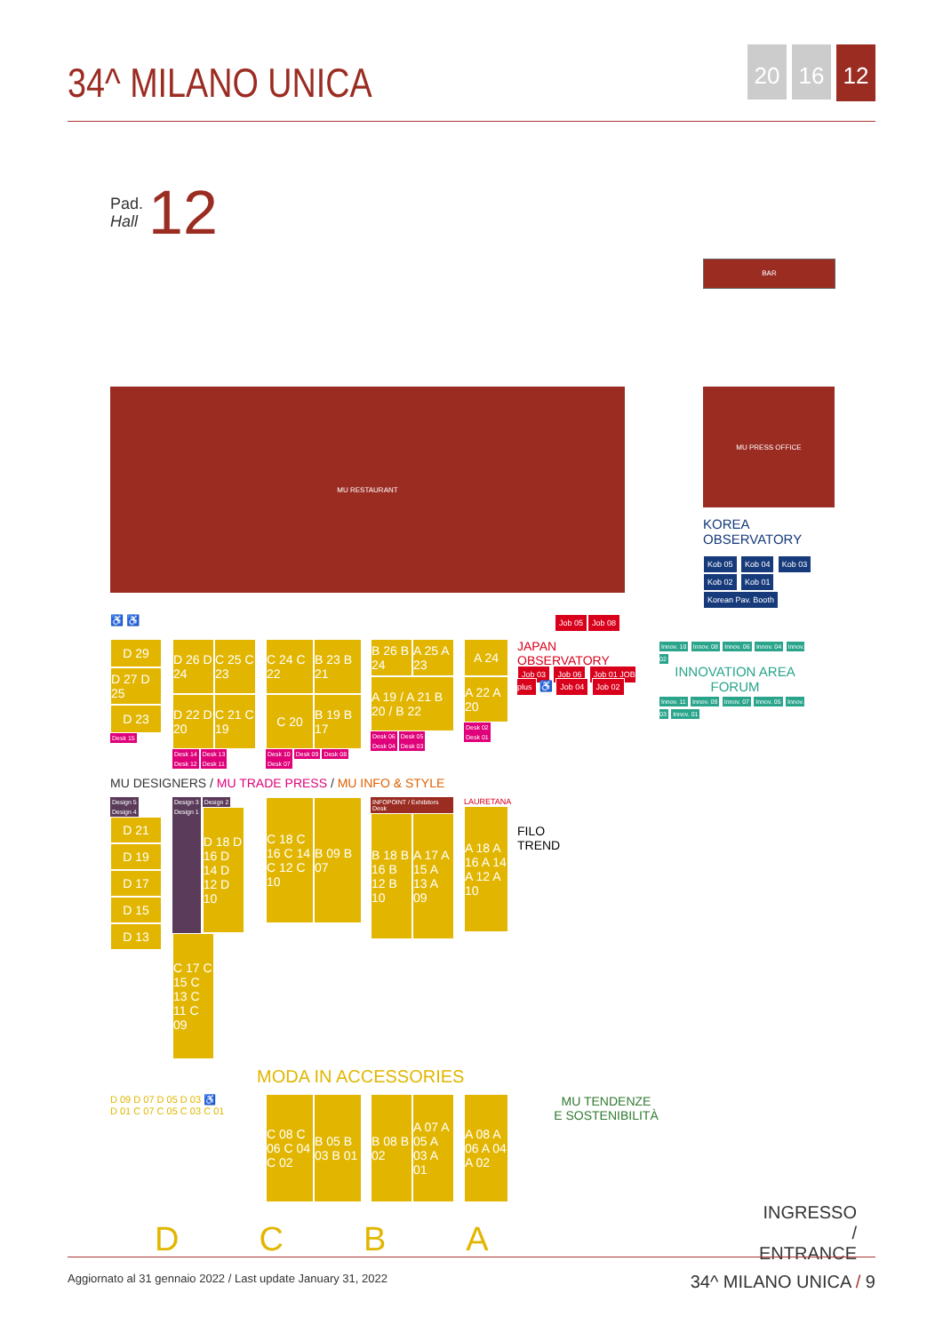34^ MILANO UNICA
20 16 12
Pad.
Hall 12
BAR
MU RESTAURANT
MU PRESS OFFICE
KOREA OBSERVATORY
Kob 05 Kob 04 Kob 03 Kob 02 Kob 01 Korean Pav. Booth
♿ ♿
Job 05 Job 08
D 29
D 27 D 25
D 23
Desk 15
D 26 D 24
C 25 C 23
D 22 D 20
C 21 C 19
Desk 14 Desk 13 Desk 12 Desk 11
C 24 C 22
B 23 B 21
C 20
B 19 B 17
Desk 10 Desk 09 Desk 08 Desk 07
B 26 B 24
A 25 A 23
A 19 / A 21 B 20 / B 22
Desk 06 Desk 05 Desk 04 Desk 03
A 24
A 22 A 20
Desk 02 Desk 01
JAPAN OBSERVATORY
Job 03 Job 06 Job 01 JOB plus ♿ Job 04 Job 02
Innov. 10 Innov. 08 Innov. 06 Innov. 04 Innov. 02
INNOVATION AREA FORUM
Innov. 11 Innov. 09 Innov. 07 Innov. 05 Innov. 03 Innov. 01
MU DESIGNERS / MU TRADE PRESS / MU INFO & STYLE
Design 5 Design 4
D 21
D 19
D 17
D 15
D 13
Design 3 Design 2 Design 1
D 18 D 16 D 14 D 12 D 10
C 17 C 15 C 13 C 11 C 09
C 18 C 16 C 14 C 12 C 10
B 09 B 07
INFOPOINT / Exhibitors Desk
B 18 B 16 B 12 B 10
A 17 A 15 A 13 A 09
LAURETANA
A 18 A 16 A 14 A 12 A 10
FILO
TREND
MODA IN ACCESSORIES
D 09 D 07 D 05 D 03 ♿
D 01 C 07 C 05 C 03 C 01
C 08 C 06 C 04 C 02
B 05 B 03 B 01
B 08 B 02
A 07 A 05 A 03 A 01
A 08 A 06 A 04 A 02
MU TENDENZE
E SOSTENIBILITÀ
DCBA
INGRESSO
/ ENTRANCE
Aggiornato al 31 gennaio 2022 / Last update January 31, 2022 34^ MILANO UNICA / 9